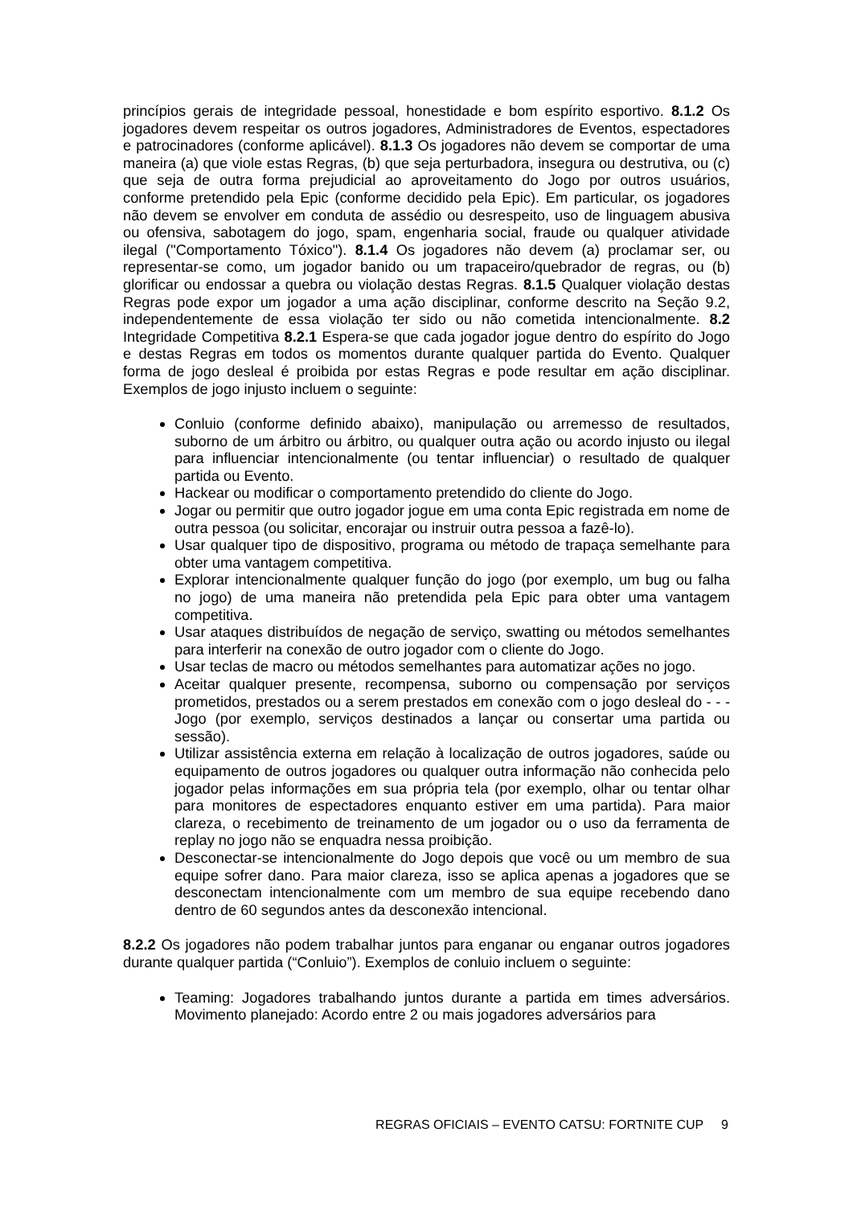princípios gerais de integridade pessoal, honestidade e bom espírito esportivo. 8.1.2 Os jogadores devem respeitar os outros jogadores, Administradores de Eventos, espectadores e patrocinadores (conforme aplicável). 8.1.3 Os jogadores não devem se comportar de uma maneira (a) que viole estas Regras, (b) que seja perturbadora, insegura ou destrutiva, ou (c) que seja de outra forma prejudicial ao aproveitamento do Jogo por outros usuários, conforme pretendido pela Epic (conforme decidido pela Epic). Em particular, os jogadores não devem se envolver em conduta de assédio ou desrespeito, uso de linguagem abusiva ou ofensiva, sabotagem do jogo, spam, engenharia social, fraude ou qualquer atividade ilegal ("Comportamento Tóxico"). 8.1.4 Os jogadores não devem (a) proclamar ser, ou representar-se como, um jogador banido ou um trapaceiro/quebrador de regras, ou (b) glorificar ou endossar a quebra ou violação destas Regras. 8.1.5 Qualquer violação destas Regras pode expor um jogador a uma ação disciplinar, conforme descrito na Seção 9.2, independentemente de essa violação ter sido ou não cometida intencionalmente. 8.2 Integridade Competitiva 8.2.1 Espera-se que cada jogador jogue dentro do espírito do Jogo e destas Regras em todos os momentos durante qualquer partida do Evento. Qualquer forma de jogo desleal é proibida por estas Regras e pode resultar em ação disciplinar. Exemplos de jogo injusto incluem o seguinte:
Conluio (conforme definido abaixo), manipulação ou arremesso de resultados, suborno de um árbitro ou árbitro, ou qualquer outra ação ou acordo injusto ou ilegal para influenciar intencionalmente (ou tentar influenciar) o resultado de qualquer partida ou Evento.
Hackear ou modificar o comportamento pretendido do cliente do Jogo.
Jogar ou permitir que outro jogador jogue em uma conta Epic registrada em nome de outra pessoa (ou solicitar, encorajar ou instruir outra pessoa a fazê-lo).
Usar qualquer tipo de dispositivo, programa ou método de trapaça semelhante para obter uma vantagem competitiva.
Explorar intencionalmente qualquer função do jogo (por exemplo, um bug ou falha no jogo) de uma maneira não pretendida pela Epic para obter uma vantagem competitiva.
Usar ataques distribuídos de negação de serviço, swatting ou métodos semelhantes para interferir na conexão de outro jogador com o cliente do Jogo.
Usar teclas de macro ou métodos semelhantes para automatizar ações no jogo.
Aceitar qualquer presente, recompensa, suborno ou compensação por serviços prometidos, prestados ou a serem prestados em conexão com o jogo desleal do - - - Jogo (por exemplo, serviços destinados a lançar ou consertar uma partida ou sessão).
Utilizar assistência externa em relação à localização de outros jogadores, saúde ou equipamento de outros jogadores ou qualquer outra informação não conhecida pelo jogador pelas informações em sua própria tela (por exemplo, olhar ou tentar olhar para monitores de espectadores enquanto estiver em uma partida). Para maior clareza, o recebimento de treinamento de um jogador ou o uso da ferramenta de replay no jogo não se enquadra nessa proibição.
Desconectar-se intencionalmente do Jogo depois que você ou um membro de sua equipe sofrer dano. Para maior clareza, isso se aplica apenas a jogadores que se desconectam intencionalmente com um membro de sua equipe recebendo dano dentro de 60 segundos antes da desconexão intencional.
8.2.2 Os jogadores não podem trabalhar juntos para enganar ou enganar outros jogadores durante qualquer partida (“Conluio”). Exemplos de conluio incluem o seguinte:
Teaming: Jogadores trabalhando juntos durante a partida em times adversários. Movimento planejado: Acordo entre 2 ou mais jogadores adversários para
REGRAS OFICIAIS – EVENTO CATSU: FORTNITE CUP 9